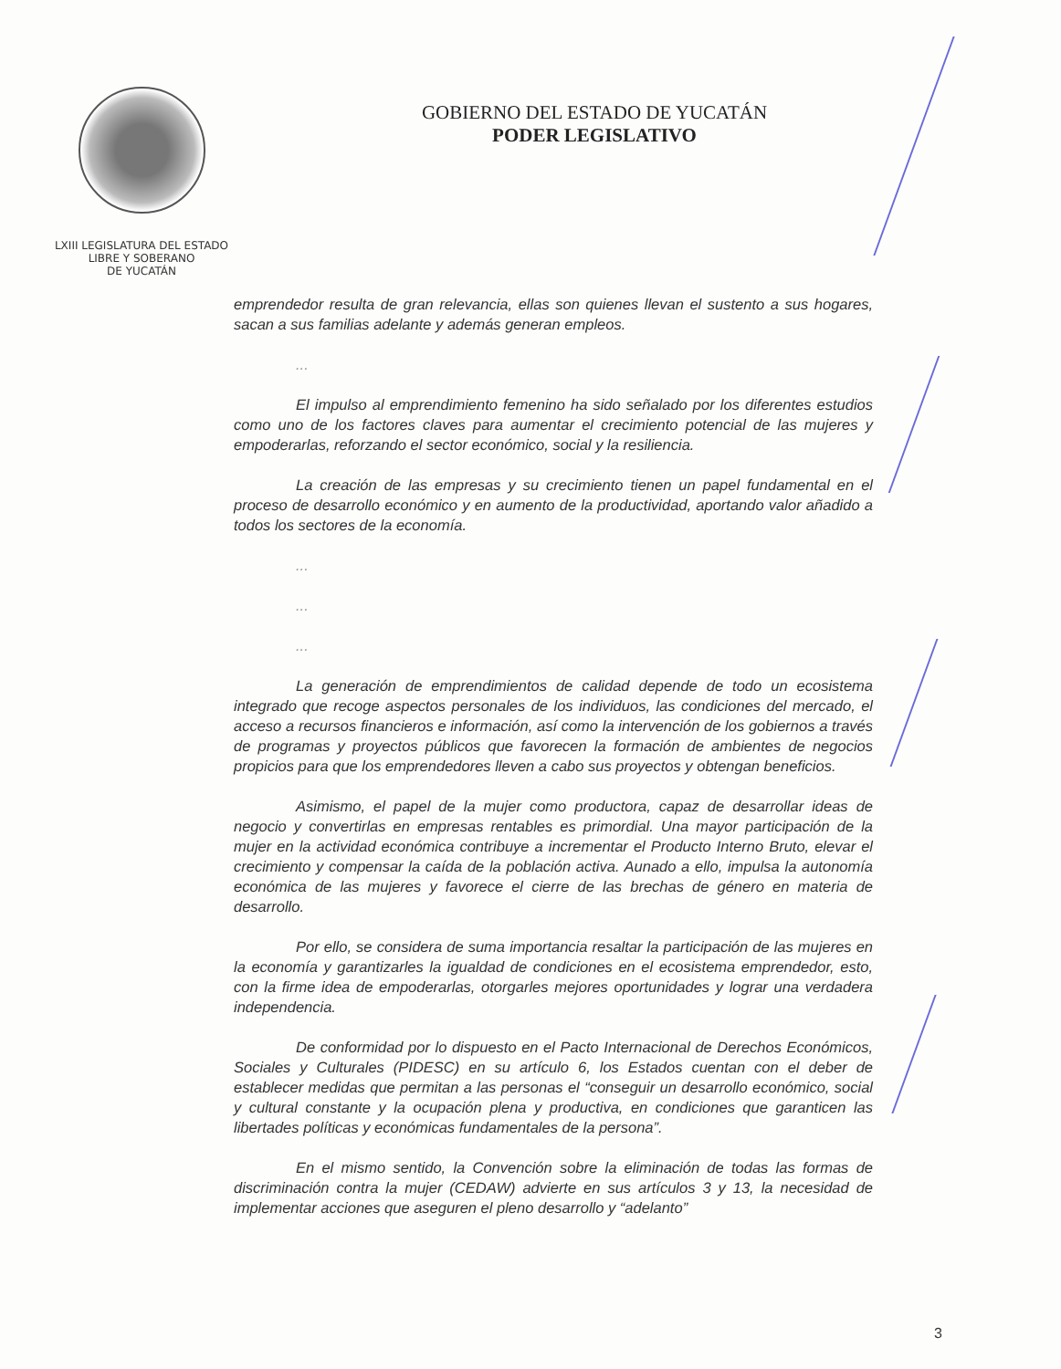LXIII LEGISLATURA DEL ESTADO
LIBRE Y SOBERANO
DE YUCATÁN
GOBIERNO DEL ESTADO DE YUCATÁN
PODER LEGISLATIVO
emprendedor resulta de gran relevancia, ellas son quienes llevan el sustento a sus hogares, sacan a sus familias adelante y además generan empleos.
...
El impulso al emprendimiento femenino ha sido señalado por los diferentes estudios como uno de los factores claves para aumentar el crecimiento potencial de las mujeres y empoderarlas, reforzando el sector económico, social y la resiliencia.
La creación de las empresas y su crecimiento tienen un papel fundamental en el proceso de desarrollo económico y en aumento de la productividad, aportando valor añadido a todos los sectores de la economía.
...
...
...
La generación de emprendimientos de calidad depende de todo un ecosistema integrado que recoge aspectos personales de los individuos, las condiciones del mercado, el acceso a recursos financieros e información, así como la intervención de los gobiernos a través de programas y proyectos públicos que favorecen la formación de ambientes de negocios propicios para que los emprendedores lleven a cabo sus proyectos y obtengan beneficios.
Asimismo, el papel de la mujer como productora, capaz de desarrollar ideas de negocio y convertirlas en empresas rentables es primordial. Una mayor participación de la mujer en la actividad económica contribuye a incrementar el Producto Interno Bruto, elevar el crecimiento y compensar la caída de la población activa. Aunado a ello, impulsa la autonomía económica de las mujeres y favorece el cierre de las brechas de género en materia de desarrollo.
Por ello, se considera de suma importancia resaltar la participación de las mujeres en la economía y garantizarles la igualdad de condiciones en el ecosistema emprendedor, esto, con la firme idea de empoderarlas, otorgarles mejores oportunidades y lograr una verdadera independencia.
De conformidad por lo dispuesto en el Pacto Internacional de Derechos Económicos, Sociales y Culturales (PIDESC) en su artículo 6, los Estados cuentan con el deber de establecer medidas que permitan a las personas el “conseguir un desarrollo económico, social y cultural constante y la ocupación plena y productiva, en condiciones que garanticen las libertades políticas y económicas fundamentales de la persona”.
En el mismo sentido, la Convención sobre la eliminación de todas las formas de discriminación contra la mujer (CEDAW) advierte en sus artículos 3 y 13, la necesidad de implementar acciones que aseguren el pleno desarrollo y “adelanto”
3